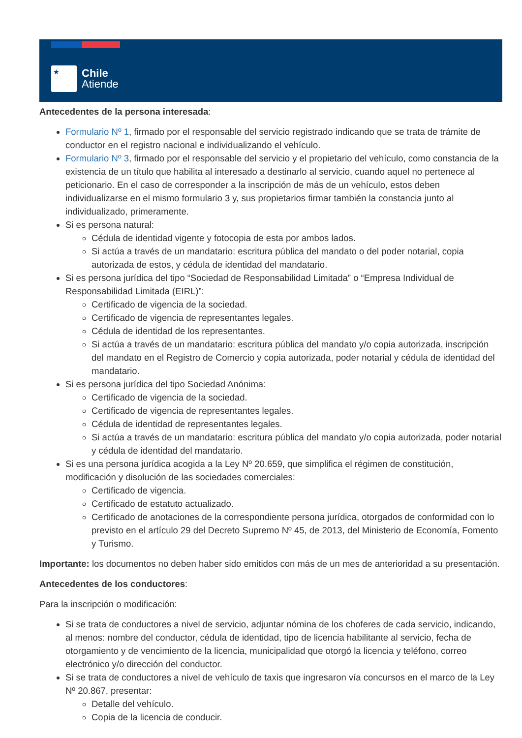★
Chile
Atiende
Antecedentes de la persona interesada:
Formulario Nº 1, firmado por el responsable del servicio registrado indicando que se trata de trámite de conductor en el registro nacional e individualizando el vehículo.
Formulario Nº 3, firmado por el responsable del servicio y el propietario del vehículo, como constancia de la existencia de un título que habilita al interesado a destinarlo al servicio, cuando aquel no pertenece al peticionario. En el caso de corresponder a la inscripción de más de un vehículo, estos deben individualizarse en el mismo formulario 3 y, sus propietarios firmar también la constancia junto al individualizado, primeramente.
Si es persona natural:
Cédula de identidad vigente y fotocopia de esta por ambos lados.
Si actúa a través de un mandatario: escritura pública del mandato o del poder notarial, copia autorizada de estos, y cédula de identidad del mandatario.
Si es persona jurídica del tipo “Sociedad de Responsabilidad Limitada” o “Empresa Individual de Responsabilidad Limitada (EIRL)”:
Certificado de vigencia de la sociedad.
Certificado de vigencia de representantes legales.
Cédula de identidad de los representantes.
Si actúa a través de un mandatario: escritura pública del mandato y/o copia autorizada, inscripción del mandato en el Registro de Comercio y copia autorizada, poder notarial y cédula de identidad del mandatario.
Si es persona jurídica del tipo Sociedad Anónima:
Certificado de vigencia de la sociedad.
Certificado de vigencia de representantes legales.
Cédula de identidad de representantes legales.
Si actúa a través de un mandatario: escritura pública del mandato y/o copia autorizada, poder notarial y cédula de identidad del mandatario.
Si es una persona jurídica acogida a la Ley Nº 20.659, que simplifica el régimen de constitución, modificación y disolución de las sociedades comerciales:
Certificado de vigencia.
Certificado de estatuto actualizado.
Certificado de anotaciones de la correspondiente persona jurídica, otorgados de conformidad con lo previsto en el artículo 29 del Decreto Supremo Nº 45, de 2013, del Ministerio de Economía, Fomento y Turismo.
Importante: los documentos no deben haber sido emitidos con más de un mes de anterioridad a su presentación.
Antecedentes de los conductores:
Para la inscripción o modificación:
Si se trata de conductores a nivel de servicio, adjuntar nómina de los choferes de cada servicio, indicando, al menos: nombre del conductor, cédula de identidad, tipo de licencia habilitante al servicio, fecha de otorgamiento y de vencimiento de la licencia, municipalidad que otorgó la licencia y teléfono, correo electrónico y/o dirección del conductor.
Si se trata de conductores a nivel de vehículo de taxis que ingresaron vía concursos en el marco de la Ley Nº 20.867, presentar:
Detalle del vehículo.
Copia de la licencia de conducir.